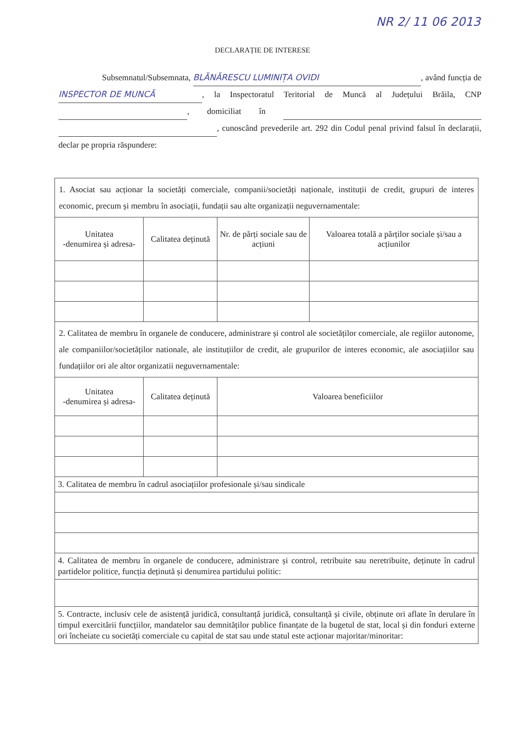NR 2/ 11 06 2013
DECLARAȚIE DE INTERESE
Subsemnatul/Subsemnata, BLĂNĂRESCU LUMINIȚA OVIDI, având funcția de INSPECTOR DE MUNCĂ, la Inspectoratul Teritorial de Muncă al Județului Brăila, CNP , domiciliat în , cunoscând prevederile art. 292 din Codul penal privind falsul în declarații, declar pe propria răspundere:
| 1. Asociat sau acționar la societăți comerciale, companii/societăți naționale, instituții de credit, grupuri de interes economic, precum și membru în asociații, fundații sau alte organizații neguvernamentale: | | | |
| Unitatea -denumirea și adresa- | Calitatea deținută | Nr. de părți sociale sau de acțiuni | Valoarea totală a părților sociale și/sau a acțiunilor |
| 2. Calitatea de membru în organele de conducere, administrare și control ale societăților comerciale, ale regiilor autonome, ale companiilor/societăților nationale, ale instituțiilor de credit, ale grupurilor de interes economic, ale asociațiilor sau fundațiilor ori ale altor organizatii neguvernamentale: | | | |
| Unitatea -denumirea și adresa- | Calitatea deținută | Valoarea beneficiilor | |
| 3. Calitatea de membru în cadrul asociațiilor profesionale și/sau sindicale | | | |
| 4. Calitatea de membru în organele de conducere, administrare și control, retribuite sau neretribuite, deținute în cadrul partidelor politice, funcția deținută și denumirea partidului politic: | | | |
| 5. Contracte, inclusiv cele de asistență juridică, consultanță juridică, consultanță și civile, obținute ori aflate în derulare în timpul exercitării funcțiilor, mandatelor sau demnităților publice finanțate de la bugetul de stat, local și din fonduri externe ori încheiate cu societăți comerciale cu capital de stat sau unde statul este acționar majoritar/minoritar: | | | |